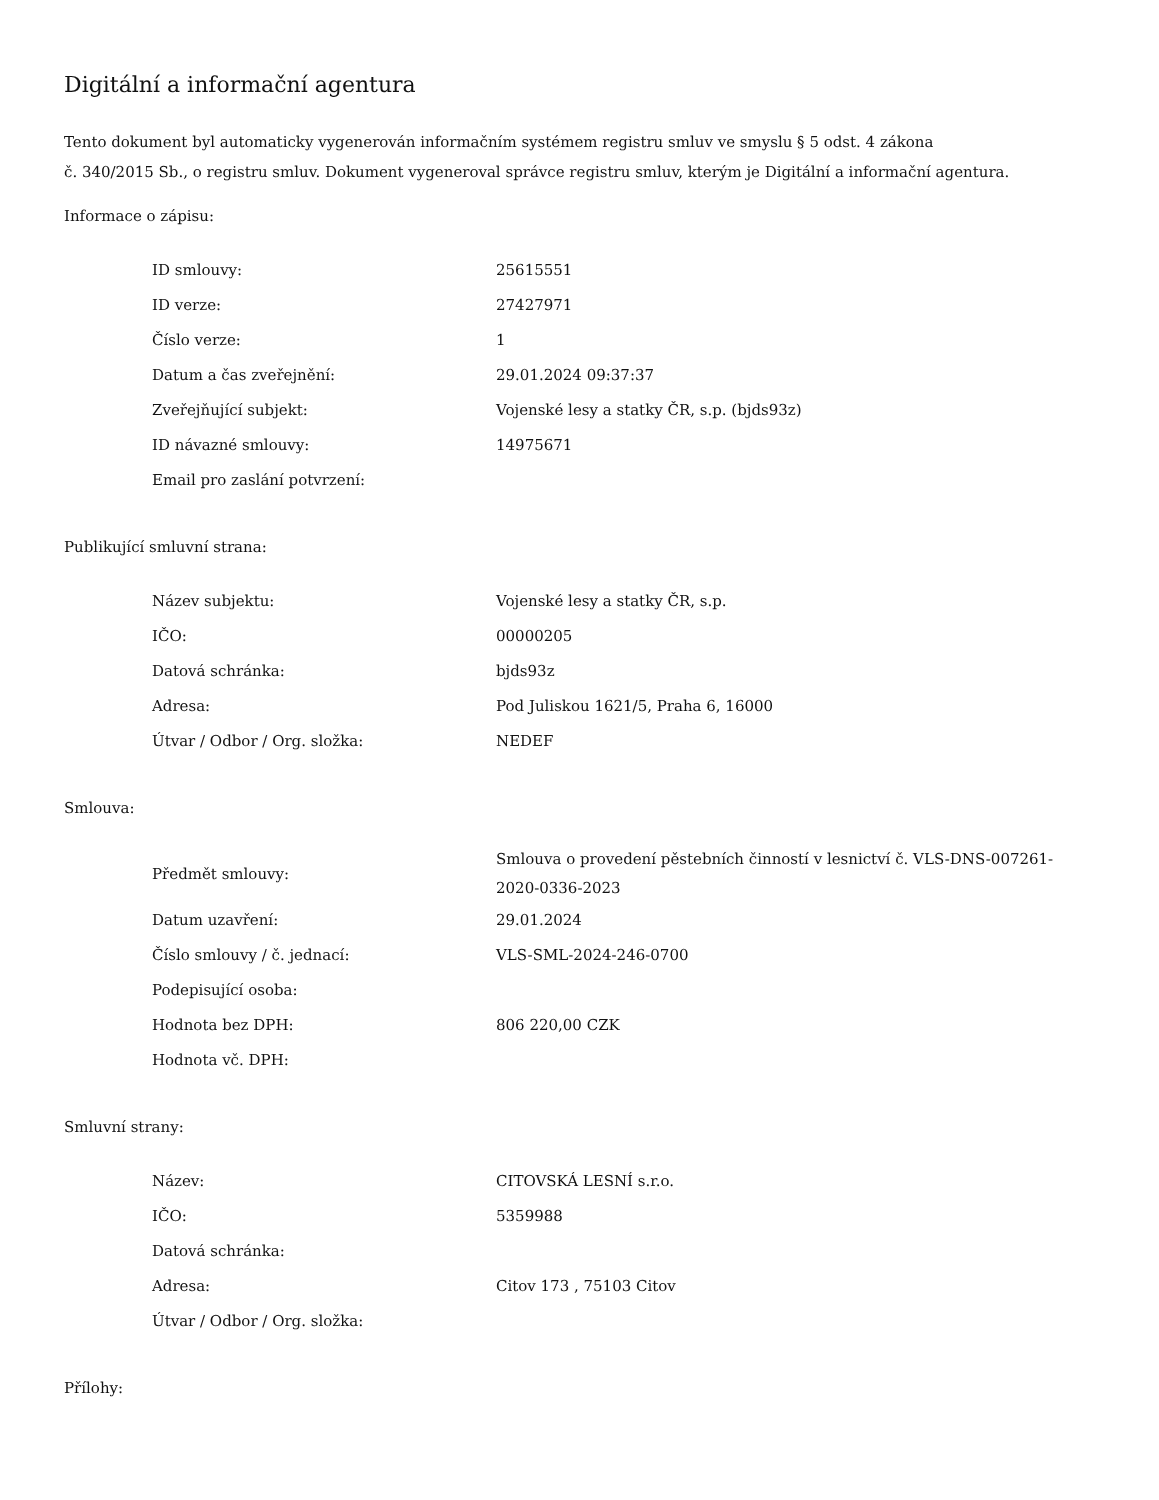Digitální a informační agentura
Tento dokument byl automaticky vygenerován informačním systémem registru smluv ve smyslu § 5 odst. 4 zákona
č. 340/2015 Sb., o registru smluv. Dokument vygeneroval správce registru smluv, kterým je Digitální a informační agentura.
Informace o zápisu:
| ID smlouvy: | 25615551 |
| ID verze: | 27427971 |
| Číslo verze: | 1 |
| Datum a čas zveřejnění: | 29.01.2024 09:37:37 |
| Zveřejňující subjekt: | Vojenské lesy a statky ČR, s.p. (bjds93z) |
| ID návazné smlouvy: | 14975671 |
| Email pro zaslání potvrzení: | |
Publikující smluvní strana:
| Název subjektu: | Vojenské lesy a statky ČR, s.p. |
| IČO: | 00000205 |
| Datová schránka: | bjds93z |
| Adresa: | Pod Juliskou 1621/5, Praha 6, 16000 |
| Útvar / Odbor / Org. složka: | NEDEF |
Smlouva:
| Předmět smlouvy: | Smlouva o provedení pěstebních činností v lesnictví č. VLS-DNS-007261-2020-0336-2023 |
| Datum uzavření: | 29.01.2024 |
| Číslo smlouvy / č. jednací: | VLS-SML-2024-246-0700 |
| Podepisující osoba: | |
| Hodnota bez DPH: | 806 220,00 CZK |
| Hodnota vč. DPH: | |
Smluvní strany:
| Název: | CITOVSKÁ LESNÍ s.r.o. |
| IČO: | 5359988 |
| Datová schránka: | |
| Adresa: | Citov 173 , 75103 Citov |
| Útvar / Odbor / Org. složka: | |
Přílohy: